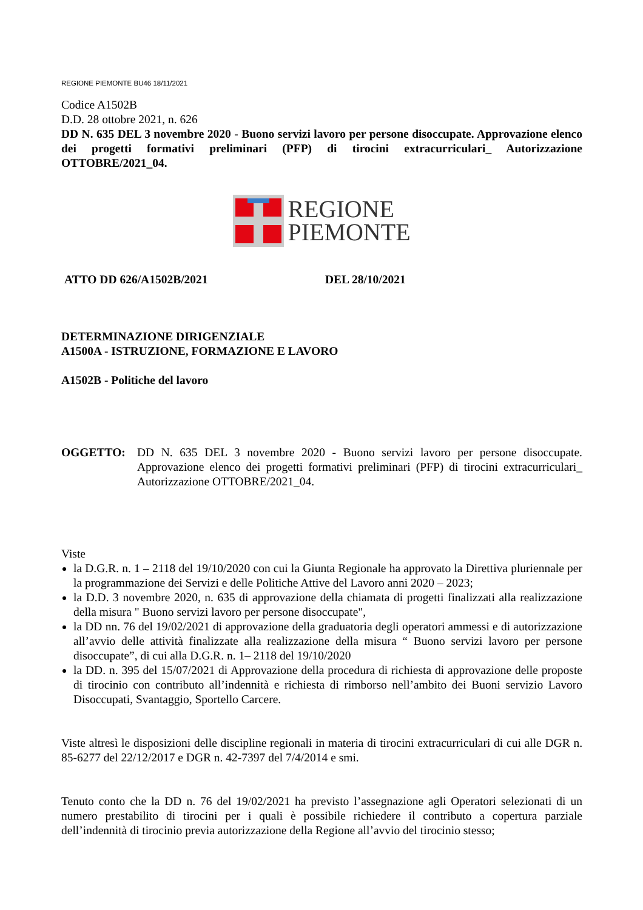REGIONE PIEMONTE BU46 18/11/2021
Codice A1502B
D.D. 28 ottobre 2021, n. 626
DD N. 635 DEL 3 novembre 2020 - Buono servizi lavoro per persone disoccupate. Approvazione elenco dei progetti formativi preliminari (PFP) di tirocini extracurriculari_ Autorizzazione OTTOBRE/2021_04.
REGIONE
PIEMONTE
ATTO DD 626/A1502B/2021 DEL 28/10/2021
DETERMINAZIONE DIRIGENZIALE
A1500A - ISTRUZIONE, FORMAZIONE E LAVORO
A1502B - Politiche del lavoro
OGGETTO: DD N. 635 DEL 3 novembre 2020 - Buono servizi lavoro per persone disoccupate. Approvazione elenco dei progetti formativi preliminari (PFP) di tirocini extracurriculari_ Autorizzazione OTTOBRE/2021_04.
Viste
la D.G.R. n. 1 – 2118 del 19/10/2020 con cui la Giunta Regionale ha approvato la Direttiva pluriennale per la programmazione dei Servizi e delle Politiche Attive del Lavoro anni 2020 – 2023;
la D.D. 3 novembre 2020, n. 635 di approvazione della chiamata di progetti finalizzati alla realizzazione della misura " Buono servizi lavoro per persone disoccupate",
la DD nn. 76 del 19/02/2021 di approvazione della graduatoria degli operatori ammessi e di autorizzazione all’avvio delle attività finalizzate alla realizzazione della misura “ Buono servizi lavoro per persone disoccupate”, di cui alla D.G.R. n. 1– 2118 del 19/10/2020
la DD. n. 395 del 15/07/2021 di Approvazione della procedura di richiesta di approvazione delle proposte di tirocinio con contributo all’indennità e richiesta di rimborso nell’ambito dei Buoni servizio Lavoro Disoccupati, Svantaggio, Sportello Carcere.
Viste altresì le disposizioni delle discipline regionali in materia di tirocini extracurriculari di cui alle DGR n. 85-6277 del 22/12/2017 e DGR n. 42-7397 del 7/4/2014 e smi.
Tenuto conto che la DD n. 76 del 19/02/2021 ha previsto l’assegnazione agli Operatori selezionati di un numero prestabilito di tirocini per i quali è possibile richiedere il contributo a copertura parziale dell’indennità di tirocinio previa autorizzazione della Regione all’avvio del tirocinio stesso;